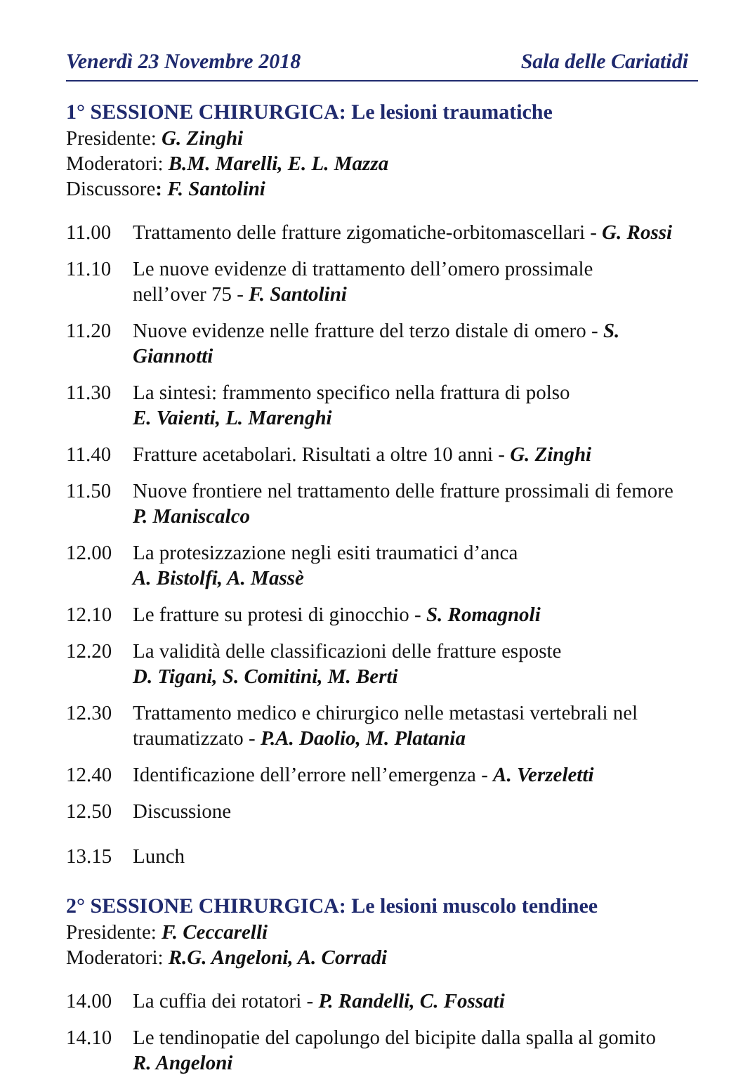Venerdì 23 Novembre 2018 Sala delle Cariatidi
1° SESSIONE CHIRURGICA: Le lesioni traumatiche
Presidente: G. Zinghi
Moderatori: B.M. Marelli, E. L. Mazza
Discussore: F. Santolini
11.00 Trattamento delle fratture zigomatiche-orbitomascellari - G. Rossi
11.10 Le nuove evidenze di trattamento dell’omero prossimale
nell’over 75 - F. Santolini
11.20 Nuove evidenze nelle fratture del terzo distale di omero - S. Giannotti
11.30 La sintesi: frammento specifico nella frattura di polso
E. Vaienti, L. Marenghi
11.40 Fratture acetabolari. Risultati a oltre 10 anni - G. Zinghi
11.50 Nuove frontiere nel trattamento delle fratture prossimali di femore
P. Maniscalco
12.00 La protesizzazione negli esiti traumatici d’anca
A. Bistolfi, A. Massè
12.10 Le fratture su protesi di ginocchio - S. Romagnoli
12.20 La validità delle classificazioni delle fratture esposte
D. Tigani, S. Comitini, M. Berti
12.30 Trattamento medico e chirurgico nelle metastasi vertebrali nel traumatizzato - P.A. Daolio, M. Platania
12.40 Identificazione dell’errore nell’emergenza - A. Verzeletti
12.50 Discussione
13.15 Lunch
2° SESSIONE CHIRURGICA: Le lesioni muscolo tendinee
Presidente: F. Ceccarelli
Moderatori: R.G. Angeloni, A. Corradi
14.00 La cuffia dei rotatori - P. Randelli, C. Fossati
14.10 Le tendinopatie del capolungo del bicipite dalla spalla al gomito
R. Angeloni